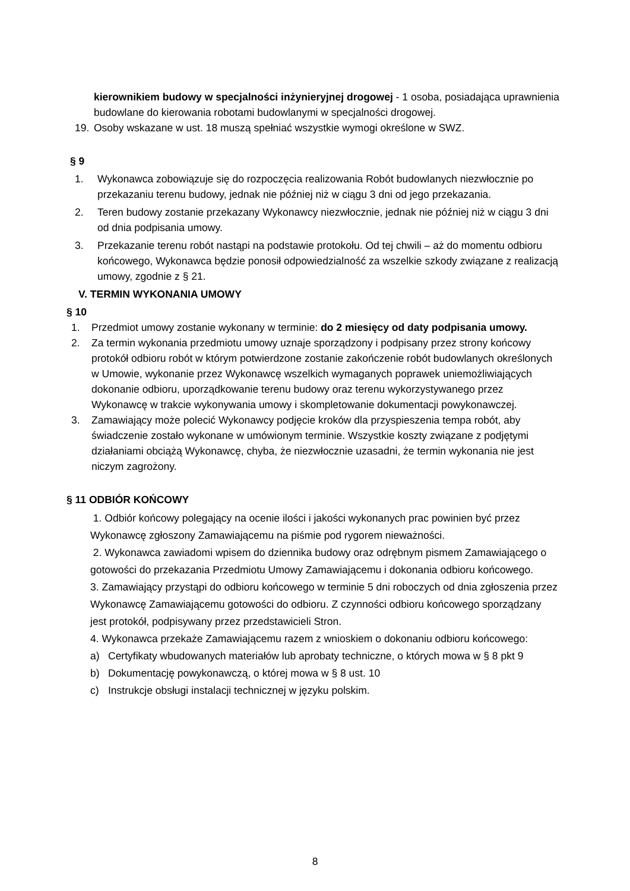kierownikiem budowy w specjalności inżynieryjnej drogowej - 1 osoba, posiadająca uprawnienia budowlane do kierowania robotami budowlanymi w specjalności drogowej.
19. Osoby wskazane w ust. 18 muszą spełniać wszystkie wymogi określone w SWZ.
§ 9
1. Wykonawca zobowiązuje się do rozpoczęcia realizowania Robót budowlanych niezwłocznie po przekazaniu terenu budowy, jednak nie później niż w ciągu 3 dni od jego przekazania.
2. Teren budowy zostanie przekazany Wykonawcy niezwłocznie, jednak nie później niż w ciągu 3 dni od dnia podpisania umowy.
3. Przekazanie terenu robót nastąpi na podstawie protokołu. Od tej chwili – aż do momentu odbioru końcowego, Wykonawca będzie ponosił odpowiedzialność za wszelkie szkody związane z realizacją umowy, zgodnie z § 21.
V. TERMIN WYKONANIA UMOWY
§ 10
1. Przedmiot umowy zostanie wykonany w terminie: do 2 miesięcy od daty podpisania umowy.
2. Za termin wykonania przedmiotu umowy uznaje sporządzony i podpisany przez strony końcowy protokół odbioru robót w którym potwierdzone zostanie zakończenie robót budowlanych określonych w Umowie, wykonanie przez Wykonawcę wszelkich wymaganych poprawek uniemożliwiających dokonanie odbioru, uporządkowanie terenu budowy oraz terenu wykorzystywanego przez Wykonawcę w trakcie wykonywania umowy i skompletowanie dokumentacji powykonawczej.
3. Zamawiający może polecić Wykonawcy podjęcie kroków dla przyspieszenia tempa robót, aby świadczenie zostało wykonane w umówionym terminie. Wszystkie koszty związane z podjętymi działaniami obciążą Wykonawcę, chyba, że niezwłocznie uzasadni, że termin wykonania nie jest niczym zagrożony.
§ 11 ODBIÓR KOŃCOWY
1. Odbiór końcowy polegający na ocenie ilości i jakości wykonanych prac powinien być przez Wykonawcę zgłoszony Zamawiającemu na piśmie pod rygorem nieważności.
2. Wykonawca zawiadomi wpisem do dziennika budowy oraz odrębnym pismem Zamawiającego o gotowości do przekazania Przedmiotu Umowy Zamawiającemu i dokonania odbioru końcowego.
3. Zamawiający przystąpi do odbioru końcowego w terminie 5 dni roboczych od dnia zgłoszenia przez Wykonawcę Zamawiającemu gotowości do odbioru. Z czynności odbioru końcowego sporządzany jest protokół, podpisywany przez przedstawicieli Stron.
4. Wykonawca przekaże Zamawiającemu razem z wnioskiem o dokonaniu odbioru końcowego:
a) Certyfikaty wbudowanych materiałów lub aprobaty techniczne, o których mowa w § 8 pkt 9
b) Dokumentację powykonawczą, o której mowa w § 8 ust. 10
c) Instrukcje obsługi instalacji technicznej w języku polskim.
8